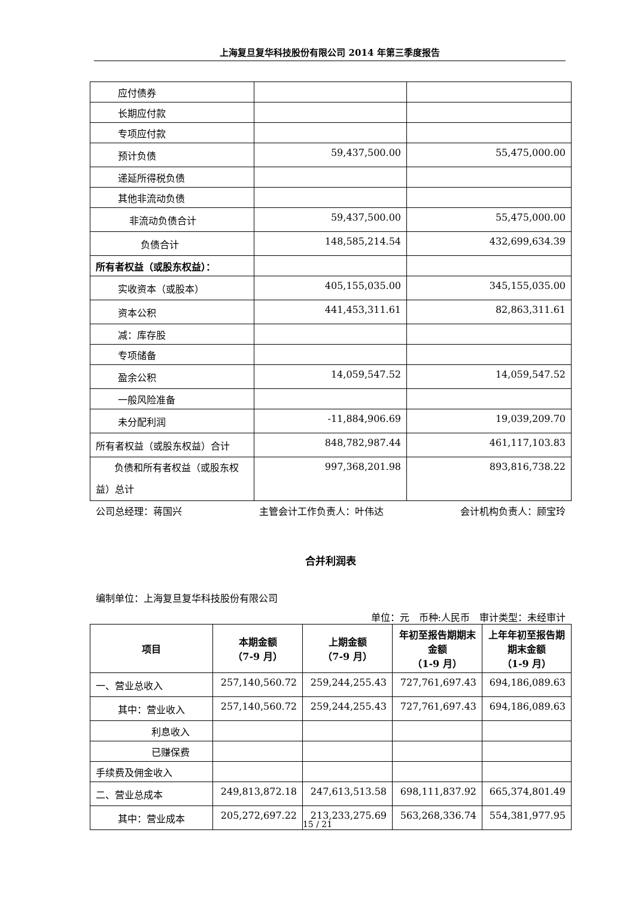上海复旦复华科技股份有限公司 2014 年第三季度报告
| 应付债券 | | |
| 长期应付款 | | |
| 专项应付款 | | |
| 预计负债 | 59,437,500.00 | 55,475,000.00 |
| 递延所得税负债 | | |
| 其他非流动负债 | | |
| 非流动负债合计 | 59,437,500.00 | 55,475,000.00 |
| 负债合计 | 148,585,214.54 | 432,699,634.39 |
| 所有者权益（或股东权益）： | | |
| 实收资本（或股本） | 405,155,035.00 | 345,155,035.00 |
| 资本公积 | 441,453,311.61 | 82,863,311.61 |
| 减：库存股 | | |
| 专项储备 | | |
| 盈余公积 | 14,059,547.52 | 14,059,547.52 |
| 一般风险准备 | | |
| 未分配利润 | -11,884,906.69 | 19,039,209.70 |
| 所有者权益（或股东权益）合计 | 848,782,987.44 | 461,117,103.83 |
| 负债和所有者权益（或股东权益）总计 | 997,368,201.98 | 893,816,738.22 |
公司总经理：蒋国兴 主管会计工作负责人：叶伟达 会计机构负责人：顾宝玲
合并利润表
编制单位：上海复旦复华科技股份有限公司
单位：元　币种:人民币　审计类型：未经审计
| 项目 | 本期金额 （7-9 月） | 上期金额 （7-9 月） | 年初至报告期期末金额 （1-9 月） | 上年年初至报告期期末金额 （1-9 月） |
| --- | --- | --- | --- | --- |
| 一、营业总收入 | 257,140,560.72 | 259,244,255.43 | 727,761,697.43 | 694,186,089.63 |
| 其中：营业收入 | 257,140,560.72 | 259,244,255.43 | 727,761,697.43 | 694,186,089.63 |
| 利息收入 | | | | |
| 已赚保费 | | | | |
| 手续费及佣金收入 | | | | |
| 二、营业总成本 | 249,813,872.18 | 247,613,513.58 | 698,111,837.92 | 665,374,801.49 |
| 其中：营业成本 | 205,272,697.22 | 213,233,275.69 | 563,268,336.74 | 554,381,977.95 |
15 / 21